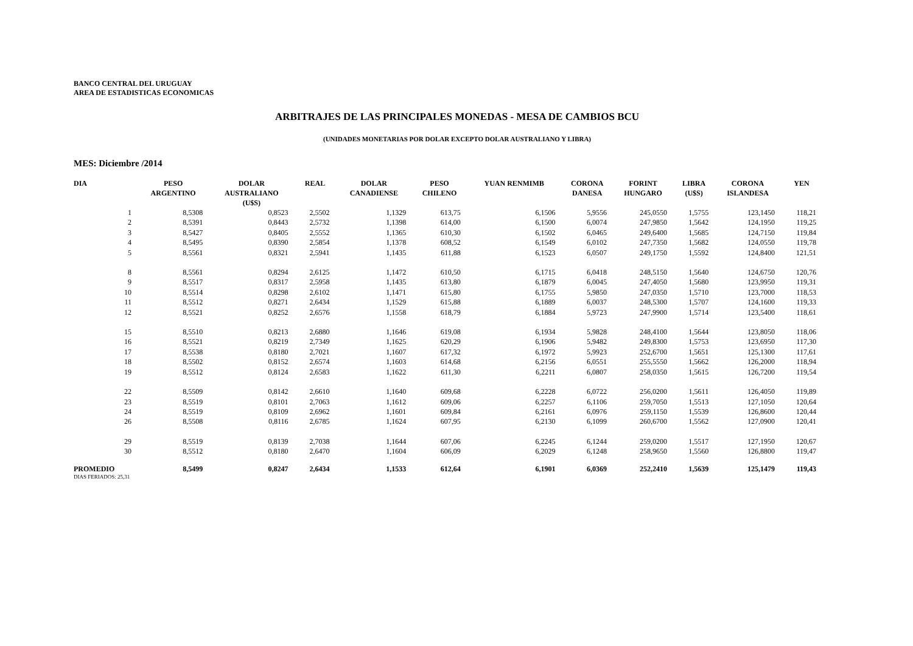BANCO CENTRAL DEL URUGUAY
AREA DE ESTADISTICAS ECONOMICAS
ARBITRAJES DE LAS PRINCIPALES MONEDAS - MESA DE CAMBIOS BCU
(UNIDADES MONETARIAS POR DOLAR EXCEPTO DOLAR AUSTRALIANO Y LIBRA)
MES: Diciembre /2014
| DIA | PESO ARGENTINO | DOLAR AUSTRALIANO (U$S) | REAL | DOLAR CANADIENSE | PESO CHILENO | YUAN RENMIMB | CORONA DANESA | FORINT HUNGARO | LIBRA (U$S) | CORONA ISLANDESA | YEN |
| --- | --- | --- | --- | --- | --- | --- | --- | --- | --- | --- | --- |
| 1 | 8,5308 | 0,8523 | 2,5502 | 1,1329 | 613,75 | 6,1506 | 5,9556 | 245,0550 | 1,5755 | 123,1450 | 118,21 |
| 2 | 8,5391 | 0,8443 | 2,5732 | 1,1398 | 614,00 | 6,1500 | 6,0074 | 247,9850 | 1,5642 | 124,1950 | 119,25 |
| 3 | 8,5427 | 0,8405 | 2,5552 | 1,1365 | 610,30 | 6,1502 | 6,0465 | 249,6400 | 1,5685 | 124,7150 | 119,84 |
| 4 | 8,5495 | 0,8390 | 2,5854 | 1,1378 | 608,52 | 6,1549 | 6,0102 | 247,7350 | 1,5682 | 124,0550 | 119,78 |
| 5 | 8,5561 | 0,8321 | 2,5941 | 1,1435 | 611,88 | 6,1523 | 6,0507 | 249,1750 | 1,5592 | 124,8400 | 121,51 |
| 8 | 8,5561 | 0,8294 | 2,6125 | 1,1472 | 610,50 | 6,1715 | 6,0418 | 248,5150 | 1,5640 | 124,6750 | 120,76 |
| 9 | 8,5517 | 0,8317 | 2,5958 | 1,1435 | 613,80 | 6,1879 | 6,0045 | 247,4050 | 1,5680 | 123,9950 | 119,31 |
| 10 | 8,5514 | 0,8298 | 2,6102 | 1,1471 | 615,80 | 6,1755 | 5,9850 | 247,0350 | 1,5710 | 123,7000 | 118,53 |
| 11 | 8,5512 | 0,8271 | 2,6434 | 1,1529 | 615,88 | 6,1889 | 6,0037 | 248,5300 | 1,5707 | 124,1600 | 119,33 |
| 12 | 8,5521 | 0,8252 | 2,6576 | 1,1558 | 618,79 | 6,1884 | 5,9723 | 247,9900 | 1,5714 | 123,5400 | 118,61 |
| 15 | 8,5510 | 0,8213 | 2,6880 | 1,1646 | 619,08 | 6,1934 | 5,9828 | 248,4100 | 1,5644 | 123,8050 | 118,06 |
| 16 | 8,5521 | 0,8219 | 2,7349 | 1,1625 | 620,29 | 6,1906 | 5,9482 | 249,8300 | 1,5753 | 123,6950 | 117,30 |
| 17 | 8,5538 | 0,8180 | 2,7021 | 1,1607 | 617,32 | 6,1972 | 5,9923 | 252,6700 | 1,5651 | 125,1300 | 117,61 |
| 18 | 8,5502 | 0,8152 | 2,6574 | 1,1603 | 614,68 | 6,2156 | 6,0551 | 255,5550 | 1,5662 | 126,2000 | 118,94 |
| 19 | 8,5512 | 0,8124 | 2,6583 | 1,1622 | 611,30 | 6,2211 | 6,0807 | 258,0350 | 1,5615 | 126,7200 | 119,54 |
| 22 | 8,5509 | 0,8142 | 2,6610 | 1,1640 | 609,68 | 6,2228 | 6,0722 | 256,0200 | 1,5611 | 126,4050 | 119,89 |
| 23 | 8,5519 | 0,8101 | 2,7063 | 1,1612 | 609,06 | 6,2257 | 6,1106 | 259,7050 | 1,5513 | 127,1050 | 120,64 |
| 24 | 8,5519 | 0,8109 | 2,6962 | 1,1601 | 609,84 | 6,2161 | 6,0976 | 259,1150 | 1,5539 | 126,8600 | 120,44 |
| 26 | 8,5508 | 0,8116 | 2,6785 | 1,1624 | 607,95 | 6,2130 | 6,1099 | 260,6700 | 1,5562 | 127,0900 | 120,41 |
| 29 | 8,5519 | 0,8139 | 2,7038 | 1,1644 | 607,06 | 6,2245 | 6,1244 | 259,0200 | 1,5517 | 127,1950 | 120,67 |
| 30 | 8,5512 | 0,8180 | 2,6470 | 1,1604 | 606,09 | 6,2029 | 6,1248 | 258,9650 | 1,5560 | 126,8800 | 119,47 |
| PROMEDIO | 8,5499 | 0,8247 | 2,6434 | 1,1533 | 612,64 | 6,1901 | 6,0369 | 252,2410 | 1,5639 | 125,1479 | 119,43 |
DIAS FERIADOS: 25,31